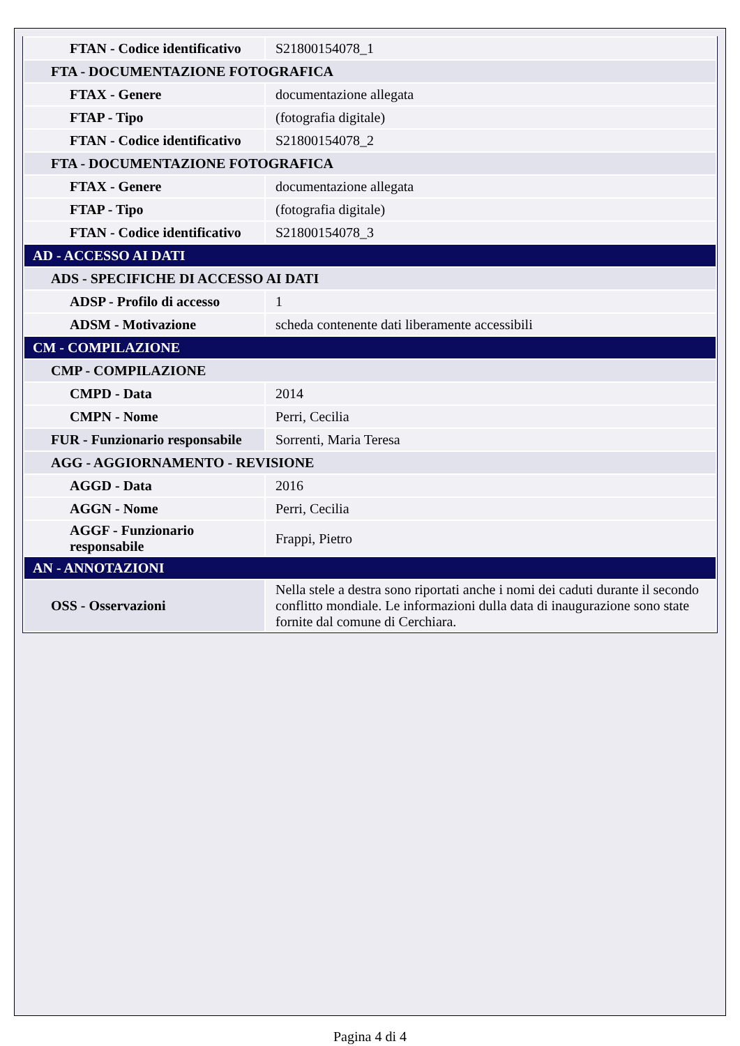| FTAN - Codice identificativo | S21800154078_1 |
| FTA - DOCUMENTAZIONE FOTOGRAFICA | |
| FTAX - Genere | documentazione allegata |
| FTAP - Tipo | (fotografia digitale) |
| FTAN - Codice identificativo | S21800154078_2 |
| FTA - DOCUMENTAZIONE FOTOGRAFICA | |
| FTAX - Genere | documentazione allegata |
| FTAP - Tipo | (fotografia digitale) |
| FTAN - Codice identificativo | S21800154078_3 |
| AD - ACCESSO AI DATI | |
| ADS - SPECIFICHE DI ACCESSO AI DATI | |
| ADSP - Profilo di accesso | 1 |
| ADSM - Motivazione | scheda contenente dati liberamente accessibili |
| CM - COMPILAZIONE | |
| CMP - COMPILAZIONE | |
| CMPD - Data | 2014 |
| CMPN - Nome | Perri, Cecilia |
| FUR - Funzionario responsabile | Sorrenti, Maria Teresa |
| AGG - AGGIORNAMENTO - REVISIONE | |
| AGGD - Data | 2016 |
| AGGN - Nome | Perri, Cecilia |
| AGGF - Funzionario responsabile | Frappi, Pietro |
| AN - ANNOTAZIONI | |
| OSS - Osservazioni | Nella stele a destra sono riportati anche i nomi dei caduti durante il secondo conflitto mondiale. Le informazioni dulla data di inaugurazione sono state fornite dal comune di Cerchiara. |
Pagina 4 di 4